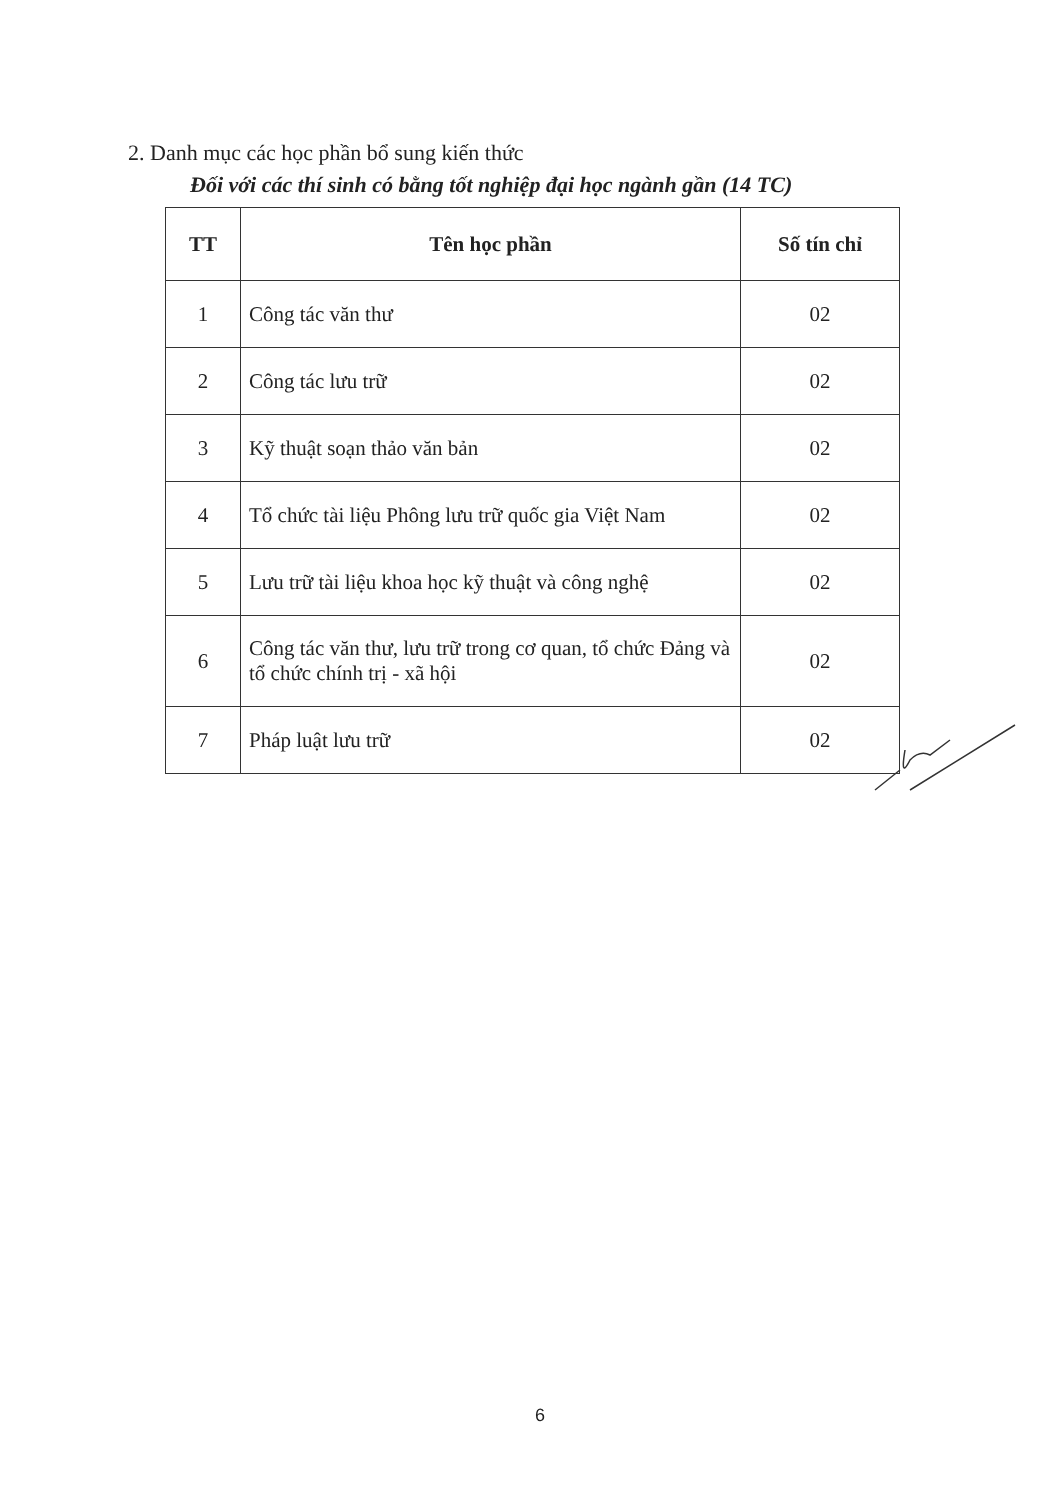2. Danh mục các học phần bổ sung kiến thức
Đối với các thí sinh có bằng tốt nghiệp đại học ngành gần (14 TC)
| TT | Tên học phần | Số tín chỉ |
| --- | --- | --- |
| 1 | Công tác văn thư | 02 |
| 2 | Công tác lưu trữ | 02 |
| 3 | Kỹ thuật soạn thảo văn bản | 02 |
| 4 | Tổ chức tài liệu Phông lưu trữ quốc gia Việt Nam | 02 |
| 5 | Lưu trữ tài liệu khoa học kỹ thuật và công nghệ | 02 |
| 6 | Công tác văn thư, lưu trữ trong cơ quan, tổ chức Đảng và tổ chức chính trị - xã hội | 02 |
| 7 | Pháp luật lưu trữ | 02 |
6